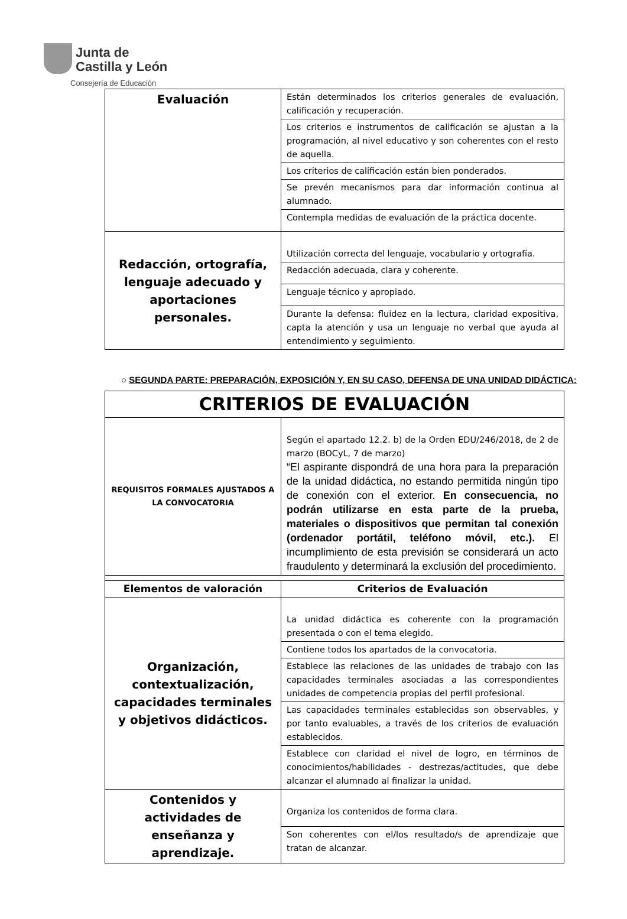Junta de
Castilla y León
Consejería de Educación
| Evaluación | Están determinados los criterios generales de evaluación, calificación y recuperación. |
| | Los criterios e instrumentos de calificación se ajustan a la programación, al nivel educativo y son coherentes con el resto de aquella. |
| | Los criterios de calificación están bien ponderados. |
| | Se prevén mecanismos para dar información continua al alumnado. |
| | Contempla medidas de evaluación de la práctica docente. |
| Redacción, ortografía, lenguaje adecuado y aportaciones personales. | Utilización correcta del lenguaje, vocabulario y ortografía. |
| | Redacción adecuada, clara y coherente. |
| | Lenguaje técnico y apropiado. |
| | Durante la defensa: fluidez en la lectura, claridad expositiva, capta la atención y usa un lenguaje no verbal que ayuda al entendimiento y seguimiento. |
○ SEGUNDA PARTE: PREPARACIÓN, EXPOSICIÓN Y, EN SU CASO, DEFENSA DE UNA UNIDAD DIDÁCTICA:
| CRITERIOS DE EVALUACIÓN | |
| REQUISITOS FORMALES AJUSTADOS A LA CONVOCATORIA | Según el apartado 12.2. b) de la Orden EDU/246/2018, de 2 de marzo (BOCyL, 7 de marzo) “El aspirante dispondrá de una hora para la preparación de la unidad didáctica, no estando permitida ningún tipo de conexión con el exterior. En consecuencia, no podrán utilizarse en esta parte de la prueba, materiales o dispositivos que permitan tal conexión (ordenador portátil, teléfono móvil, etc.). El incumplimiento de esta previsión se considerará un acto fraudulento y determinará la exclusión del procedimiento. |
| Elementos de valoración | Criterios de Evaluación |
| Organización, contextualización, capacidades terminales y objetivos didácticos. | La unidad didáctica es coherente con la programación presentada o con el tema elegido. |
| | Contiene todos los apartados de la convocatoria. |
| | Establece las relaciones de las unidades de trabajo con las capacidades terminales asociadas a las correspondientes unidades de competencia propias del perfil profesional. |
| | Las capacidades terminales establecidas son observables, y por tanto evaluables, a través de los criterios de evaluación establecidos. |
| | Establece con claridad el nivel de logro, en términos de conocimientos/habilidades - destrezas/actitudes, que debe alcanzar el alumnado al finalizar la unidad. |
| Contenidos y actividades de enseñanza y aprendizaje. | Organiza los contenidos de forma clara. |
| | Son coherentes con el/los resultado/s de aprendizaje que tratan de alcanzar. |